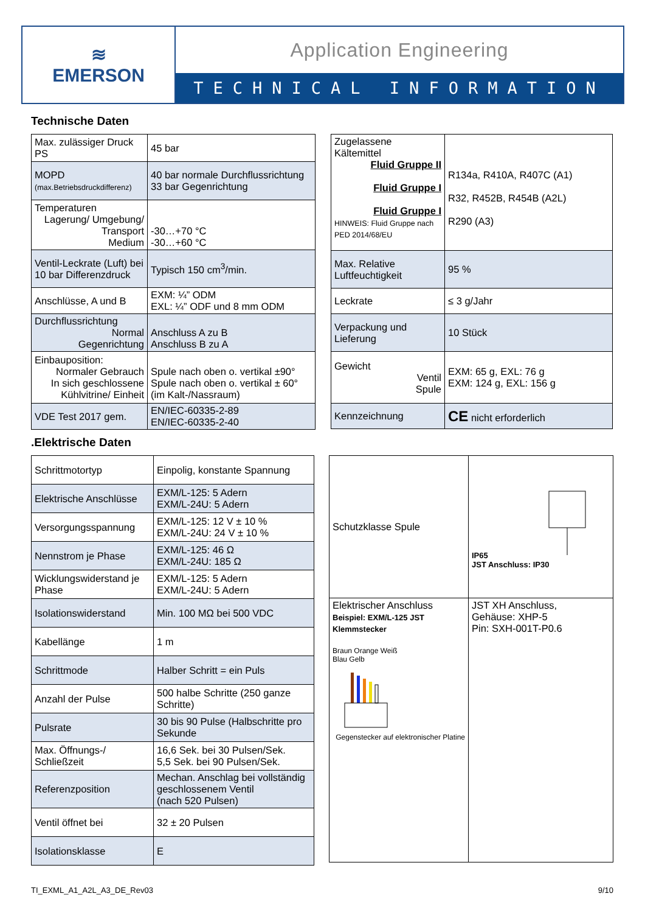≋
EMERSON
Application Engineering
TECHNICAL INFORMATION
Technische Daten
| Max. zulässiger Druck PS | 45 bar |
| MOPD (max.Betriebsdruckdifferenz) | 40 bar normale Durchflussrichtung 33 bar Gegenrichtung |
| Temperaturen Lagerung/ Umgebung/ Transport Medium | -30…+70 °C -30…+60 °C |
| Ventil-Leckrate (Luft) bei 10 bar Differenzdruck | Typisch 150 cm<sup>3</sup>/min. |
| Anschlüsse, A und B | EXM: ¼” ODM EXL: ¼” ODF und 8 mm ODM |
| Durchflussrichtung Normal Gegenrichtung | Anschluss A zu B Anschluss B zu A |
| Einbauposition: Normaler Gebrauch In sich geschlossene Kühlvitrine/ Einheit | Spule nach oben o. vertikal ±90° Spule nach oben o. vertikal ± 60° (im Kalt-/Nassraum) |
| VDE Test 2017 gem. | EN/IEC-60335-2-89 EN/IEC-60335-2-40 |
| Zugelassene Kältemittel Fluid Gruppe II Fluid Gruppe I Fluid Gruppe I HINWEIS: Fluid Gruppe nach PED 2014/68/EU | R134a, R410A, R407C (A1) R32, R452B, R454B (A2L) R290 (A3) |
| Max. Relative Luftfeuchtigkeit | 95 % |
| Leckrate | ≤ 3 g/Jahr |
| Verpackung und Lieferung | 10 Stück |
| Gewicht Ventil Spule | EXM: 65 g, EXL: 76 g EXM: 124 g, EXL: 156 g |
| Kennzeichnung | CE nicht erforderlich |
.Elektrische Daten
| Schrittmotortyp | Einpolig, konstante Spannung |
| Elektrische Anschlüsse | EXM/L-125: 5 Adern EXM/L-24U: 5 Adern |
| Versorgungsspannung | EXM/L-125: 12 V ± 10 % EXM/L-24U: 24 V ± 10 % |
| Nennstrom je Phase | EXM/L-125: 46 Ω EXM/L-24U: 185 Ω |
| Wicklungswiderstand je Phase | EXM/L-125: 5 Adern EXM/L-24U: 5 Adern |
| Isolationswiderstand | Min. 100 MΩ bei 500 VDC |
| Kabellänge | 1 m |
| Schrittmode | Halber Schritt = ein Puls |
| Anzahl der Pulse | 500 halbe Schritte (250 ganze Schritte) |
| Pulsrate | 30 bis 90 Pulse (Halbschritte pro Sekunde |
| Max. Öffnungs-/ Schließzeit | 16,6 Sek. bei 30 Pulsen/Sek. 5,5 Sek. bei 90 Pulsen/Sek. |
| Referenzposition | Mechan. Anschlag bei vollständig geschlossenem Ventil (nach 520 Pulsen) |
| Ventil öffnet bei | 32 ± 20 Pulsen |
| Isolationsklasse | E |
| Schutzklasse Spule | IP65 JST Anschluss: IP30 |
| Elektrischer Anschluss Beispiel: EXM/L-125 JST Klemmstecker Braun Orange Weiß Blau Gelb Gegenstecker auf elektronischer Platine | JST XH Anschluss, Gehäuse: XHP-5 Pin: SXH-001T-P0.6 |
TI_EXML_A1_A2L_A3_DE_Rev03 9/10